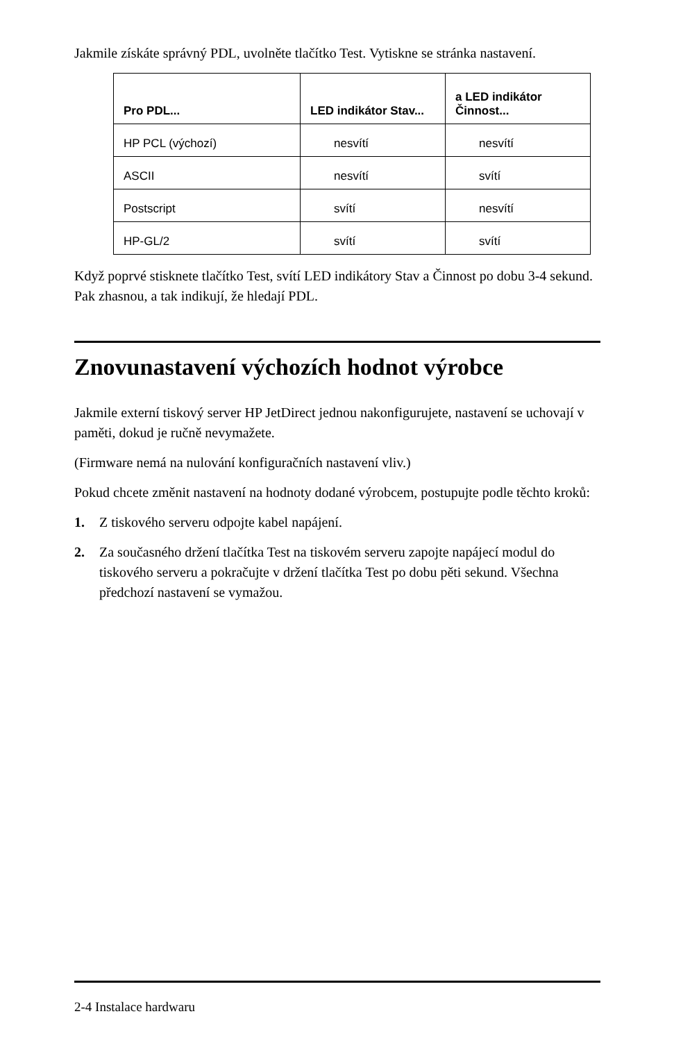Jakmile získáte správný PDL, uvolněte tlačítko Test. Vytiskne se stránka nastavení.
| Pro PDL... | LED indikátor Stav... | a LED indikátor Činnost... |
| --- | --- | --- |
| HP PCL (výchozí) | nesvítí | nesvítí |
| ASCII | nesvítí | svítí |
| Postscript | svítí | nesvítí |
| HP-GL/2 | svítí | svítí |
Když poprvé stisknete tlačítko Test, svítí LED indikátory Stav a Činnost po dobu 3-4 sekund. Pak zhasnou, a tak indikují, že hledají PDL.
Znovunastavení výchozích hodnot výrobce
Jakmile externí tiskový server HP JetDirect jednou nakonfigurujete, nastavení se uchovají v paměti, dokud je ručně nevymažete.
(Firmware nemá na nulování konfiguračních nastavení vliv.)
Pokud chcete změnit nastavení na hodnoty dodané výrobcem, postupujte podle těchto kroků:
1. Z tiskového serveru odpojte kabel napájení.
2. Za současného držení tlačítka Test na tiskovém serveru zapojte napájecí modul do tiskového serveru a pokračujte v držení tlačítka Test po dobu pěti sekund. Všechna předchozí nastavení se vymažou.
2-4 Instalace hardwaru